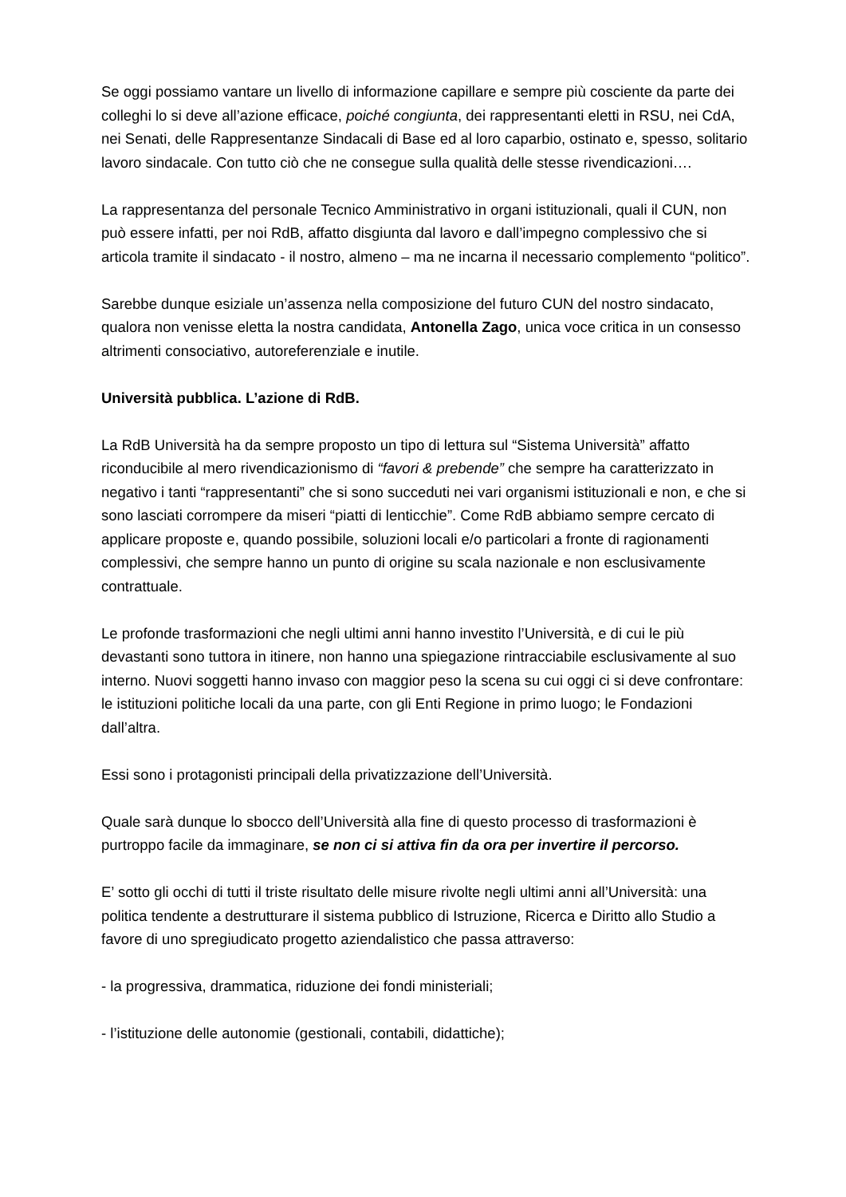Se oggi possiamo vantare un livello di informazione capillare e sempre più cosciente da parte dei colleghi lo si deve all’azione efficace, poiché congiunta, dei rappresentanti eletti in RSU, nei CdA, nei Senati, delle Rappresentanze Sindacali di Base ed al loro caparbio, ostinato e, spesso, solitario lavoro sindacale. Con tutto ciò che ne consegue sulla qualità delle stesse rivendicazioni….
La rappresentanza del personale Tecnico Amministrativo in organi istituzionali, quali il CUN, non può essere infatti, per noi RdB, affatto disgiunta dal lavoro e dall’impegno complessivo che si articola tramite il sindacato - il nostro, almeno – ma ne incarna il necessario complemento “politico”.
Sarebbe dunque esiziale un’assenza nella composizione del futuro CUN del nostro sindacato, qualora non venisse eletta la nostra candidata, Antonella Zago, unica voce critica in un consesso altrimenti consociativo, autoreferenziale e inutile.
Università pubblica. L’azione di RdB.
La RdB Università ha da sempre proposto un tipo di lettura sul “Sistema Università” affatto riconducibile al mero rivendicazionismo di “favori & prebende” che sempre ha caratterizzato in negativo i tanti “rappresentanti” che si sono succeduti nei vari organismi istituzionali e non, e che si sono lasciati corrompere da miseri “piatti di lenticchie”. Come RdB abbiamo sempre cercato di applicare proposte e, quando possibile, soluzioni locali e/o particolari a fronte di ragionamenti complessivi, che sempre hanno un punto di origine su scala nazionale e non esclusivamente contrattuale.
Le profonde trasformazioni che negli ultimi anni hanno investito l’Università, e di cui le più devastanti sono tuttora in itinere, non hanno una spiegazione rintracciabile esclusivamente al suo interno. Nuovi soggetti hanno invaso con maggior peso la scena su cui oggi ci si deve confrontare: le istituzioni politiche locali da una parte, con gli Enti Regione in primo luogo; le Fondazioni dall’altra.
Essi sono i protagonisti principali della privatizzazione dell’Università.
Quale sarà dunque lo sbocco dell’Università alla fine di questo processo di trasformazioni è purtroppo facile da immaginare, se non ci si attiva fin da ora per invertire il percorso.
E’ sotto gli occhi di tutti il triste risultato delle misure rivolte negli ultimi anni all’Università: una politica tendente a destrutturare il sistema pubblico di Istruzione, Ricerca e Diritto allo Studio a favore di uno spregiudicato progetto aziendalistico che passa attraverso:
- la progressiva, drammatica, riduzione dei fondi ministeriali;
- l’istituzione delle autonomie (gestionali, contabili, didattiche);